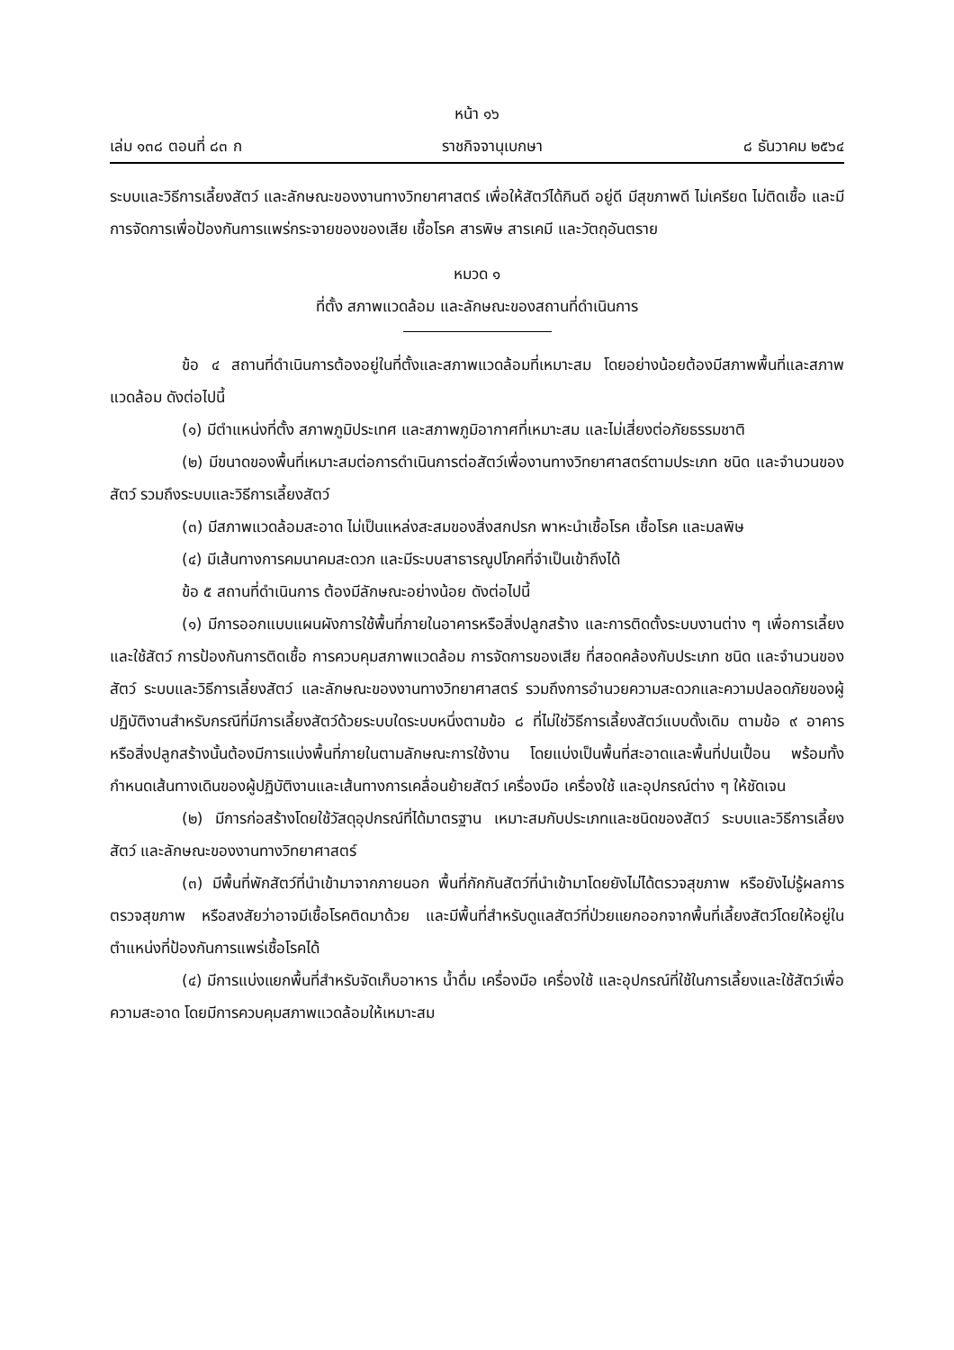หน้า ๑๖
เล่ม ๑๓๘ ตอนที่ ๘๓ ก ราชกิจจานุเบกษา ๘ ธันวาคม ๒๕๖๔
ระบบและวิธีการเลี้ยงสัตว์ และลักษณะของงานทางวิทยาศาสตร์ เพื่อให้สัตว์ได้กินดี อยู่ดี มีสุขภาพดี ไม่เครียด ไม่ติดเชื้อ และมีการจัดการเพื่อป้องกันการแพร่กระจายของของเสีย เชื้อโรค สารพิษ สารเคมี และวัตถุอันตราย
หมวด ๑
ที่ตั้ง สภาพแวดล้อม และลักษณะของสถานที่ดำเนินการ
ข้อ ๔ สถานที่ดำเนินการต้องอยู่ในที่ตั้งและสภาพแวดล้อมที่เหมาะสม โดยอย่างน้อยต้องมีสภาพพื้นที่และสภาพแวดล้อม ดังต่อไปนี้
(๑) มีตำแหน่งที่ตั้ง สภาพภูมิประเทศ และสภาพภูมิอากาศที่เหมาะสม และไม่เสี่ยงต่อภัยธรรมชาติ
(๒) มีขนาดของพื้นที่เหมาะสมต่อการดำเนินการต่อสัตว์เพื่องานทางวิทยาศาสตร์ตามประเภท ชนิด และจำนวนของสัตว์ รวมถึงระบบและวิธีการเลี้ยงสัตว์
(๓) มีสภาพแวดล้อมสะอาด ไม่เป็นแหล่งสะสมของสิ่งสกปรก พาหะนำเชื้อโรค เชื้อโรค และมลพิษ
(๔) มีเส้นทางการคมนาคมสะดวก และมีระบบสาธารณูปโภคที่จำเป็นเข้าถึงได้
ข้อ ๕ สถานที่ดำเนินการ ต้องมีลักษณะอย่างน้อย ดังต่อไปนี้
(๑) มีการออกแบบแผนผังการใช้พื้นที่ภายในอาคารหรือสิ่งปลูกสร้าง และการติดตั้งระบบงานต่าง ๆ เพื่อการเลี้ยงและใช้สัตว์ การป้องกันการติดเชื้อ การควบคุมสภาพแวดล้อม การจัดการของเสีย ที่สอดคล้องกับประเภท ชนิด และจำนวนของสัตว์ ระบบและวิธีการเลี้ยงสัตว์ และลักษณะของงานทางวิทยาศาสตร์ รวมถึงการอำนวยความสะดวกและความปลอดภัยของผู้ปฏิบัติงานสำหรับกรณีที่มีการเลี้ยงสัตว์ด้วยระบบใดระบบหนึ่งตามข้อ ๘ ที่ไม่ใช่วิธีการเลี้ยงสัตว์แบบดั้งเดิม ตามข้อ ๙ อาคารหรือสิ่งปลูกสร้างนั้นต้องมีการแบ่งพื้นที่ภายในตามลักษณะการใช้งาน โดยแบ่งเป็นพื้นที่สะอาดและพื้นที่ปนเปื้อน พร้อมทั้งกำหนดเส้นทางเดินของผู้ปฏิบัติงานและเส้นทางการเคลื่อนย้ายสัตว์ เครื่องมือ เครื่องใช้ และอุปกรณ์ต่าง ๆ ให้ชัดเจน
(๒) มีการก่อสร้างโดยใช้วัสดุอุปกรณ์ที่ได้มาตรฐาน เหมาะสมกับประเภทและชนิดของสัตว์ ระบบและวิธีการเลี้ยงสัตว์ และลักษณะของงานทางวิทยาศาสตร์
(๓) มีพื้นที่พักสัตว์ที่นำเข้ามาจากภายนอก พื้นที่กักกันสัตว์ที่นำเข้ามาโดยยังไม่ได้ตรวจสุขภาพ หรือยังไม่รู้ผลการตรวจสุขภาพ หรือสงสัยว่าอาจมีเชื้อโรคติดมาด้วย และมีพื้นที่สำหรับดูแลสัตว์ที่ป่วยแยกออกจากพื้นที่เลี้ยงสัตว์โดยให้อยู่ในตำแหน่งที่ป้องกันการแพร่เชื้อโรคได้
(๔) มีการแบ่งแยกพื้นที่สำหรับจัดเก็บอาหาร น้ำดื่ม เครื่องมือ เครื่องใช้ และอุปกรณ์ที่ใช้ในการเลี้ยงและใช้สัตว์เพื่อความสะอาด โดยมีการควบคุมสภาพแวดล้อมให้เหมาะสม